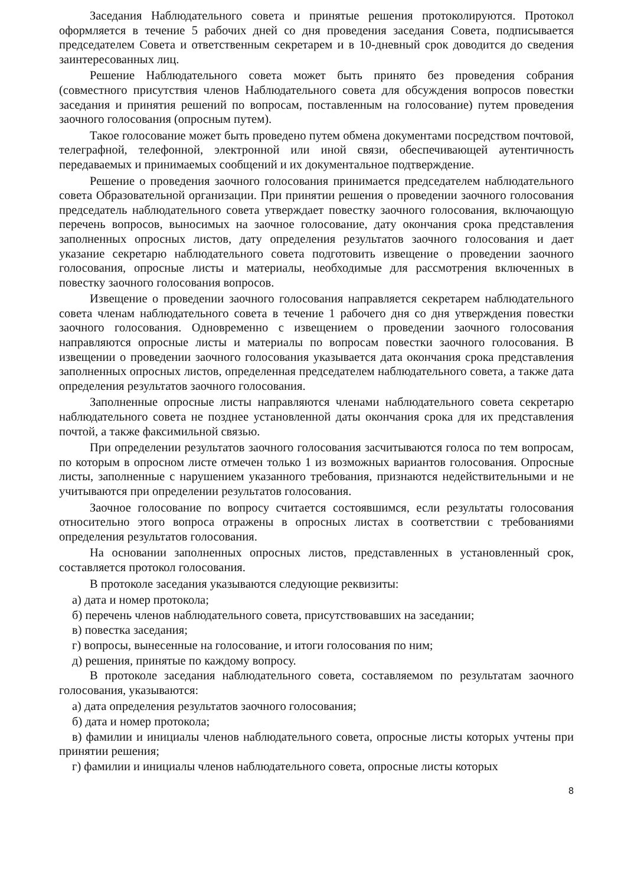Заседания Наблюдательного совета и принятые решения протоколируются. Протокол оформляется в течение 5 рабочих дней со дня проведения заседания Совета, подписывается председателем Совета и ответственным секретарем и в 10-дневный срок доводится до сведения заинтересованных лиц.
Решение Наблюдательного совета может быть принято без проведения собрания (совместного присутствия членов Наблюдательного совета для обсуждения вопросов повестки заседания и принятия решений по вопросам, поставленным на голосование) путем проведения заочного голосования (опросным путем).
Такое голосование может быть проведено путем обмена документами посредством почтовой, телеграфной, телефонной, электронной или иной связи, обеспечивающей аутентичность передаваемых и принимаемых сообщений и их документальное подтверждение.
Решение о проведения заочного голосования принимается председателем наблюдательного совета Образовательной организации. При принятии решения о проведении заочного голосования председатель наблюдательного совета утверждает повестку заочного голосования, включающую перечень вопросов, выносимых на заочное голосование, дату окончания срока представления заполненных опросных листов, дату определения результатов заочного голосования и дает указание секретарю наблюдательного совета подготовить извещение о проведении заочного голосования, опросные листы и материалы, необходимые для рассмотрения включенных в повестку заочного голосования вопросов.
Извещение о проведении заочного голосования направляется секретарем наблюдательного совета членам наблюдательного совета в течение 1 рабочего дня со дня утверждения повестки заочного голосования. Одновременно с извещением о проведении заочного голосования направляются опросные листы и материалы по вопросам повестки заочного голосования. В извещении о проведении заочного голосования указывается дата окончания срока представления заполненных опросных листов, определенная председателем наблюдательного совета, а также дата определения результатов заочного голосования.
Заполненные опросные листы направляются членами наблюдательного совета секретарю наблюдательного совета не позднее установленной даты окончания срока для их представления почтой, а также факсимильной связью.
При определении результатов заочного голосования засчитываются голоса по тем вопросам, по которым в опросном листе отмечен только 1 из возможных вариантов голосования. Опросные листы, заполненные с нарушением указанного требования, признаются недействительными и не учитываются при определении результатов голосования.
Заочное голосование по вопросу считается состоявшимся, если результаты голосования относительно этого вопроса отражены в опросных листах в соответствии с требованиями определения результатов голосования.
На основании заполненных опросных листов, представленных в установленный срок, составляется протокол голосования.
В протоколе заседания указываются следующие реквизиты:
а) дата и номер протокола;
б) перечень членов наблюдательного совета, присутствовавших на заседании;
в) повестка заседания;
г) вопросы, вынесенные на голосование, и итоги голосования по ним;
д) решения, принятые по каждому вопросу.
В протоколе заседания наблюдательного совета, составляемом по результатам заочного голосования, указываются:
а) дата определения результатов заочного голосования;
б) дата и номер протокола;
в) фамилии и инициалы членов наблюдательного совета, опросные листы которых учтены при принятии решения;
г) фамилии и инициалы членов наблюдательного совета, опросные листы которых
8